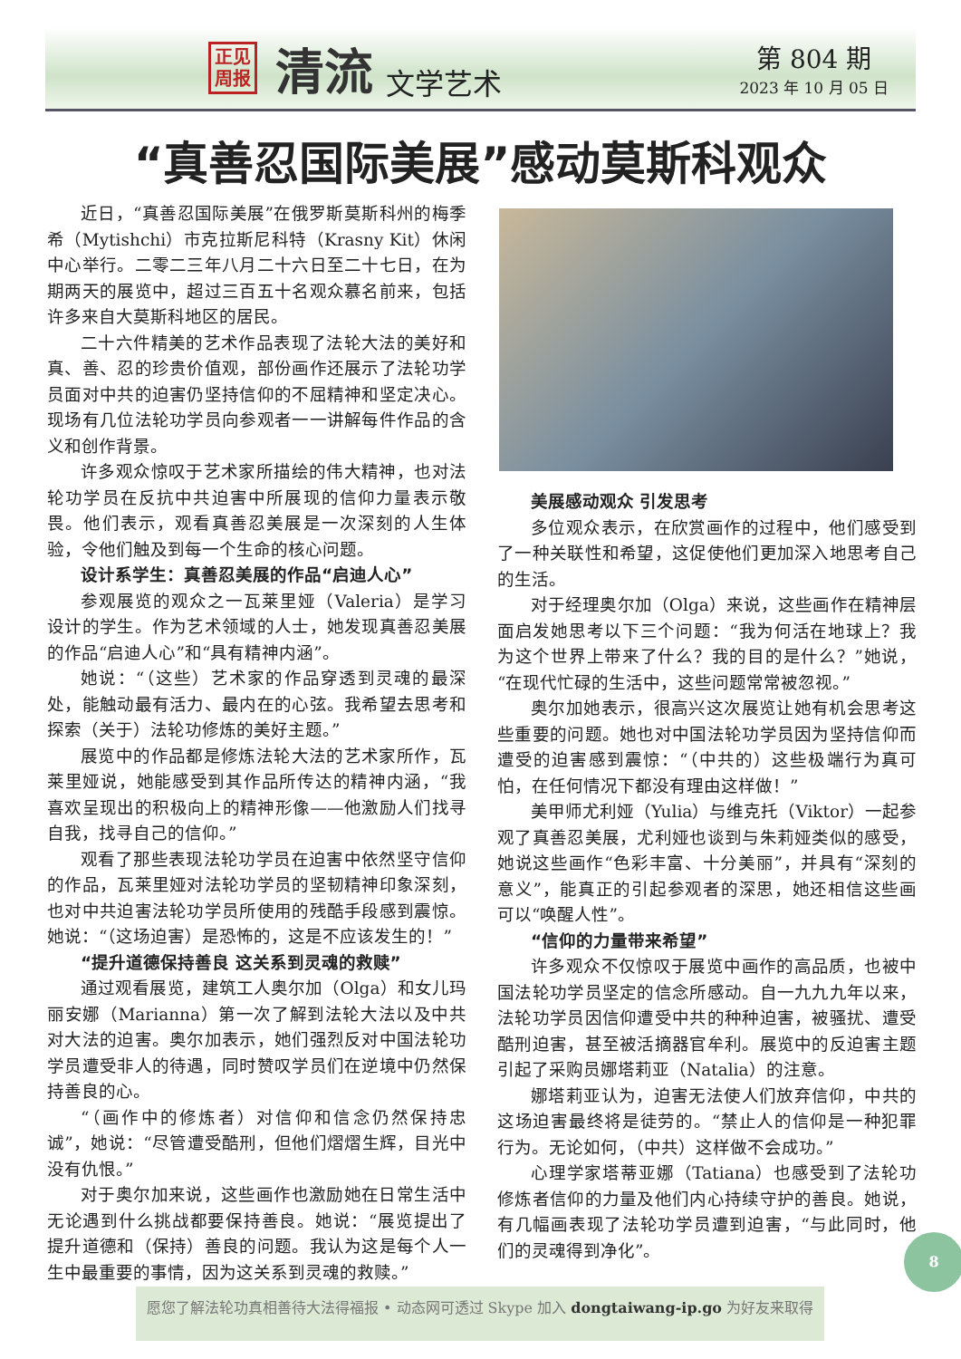正见
周报
清流
文学艺术
第 804 期
2023 年 10 月 05 日
“真善忍国际美展”感动莫斯科观众
近日，“真善忍国际美展”在俄罗斯莫斯科州的梅季希（Mytishchi）市克拉斯尼科特（Krasny Kit）休闲中心举行。二零二三年八月二十六日至二十七日，在为期两天的展览中，超过三百五十名观众慕名前来，包括许多来自大莫斯科地区的居民。
二十六件精美的艺术作品表现了法轮大法的美好和真、善、忍的珍贵价值观，部份画作还展示了法轮功学员面对中共的迫害仍坚持信仰的不屈精神和坚定决心。现场有几位法轮功学员向参观者一一讲解每件作品的含义和创作背景。
许多观众惊叹于艺术家所描绘的伟大精神，也对法轮功学员在反抗中共迫害中所展现的信仰力量表示敬畏。他们表示，观看真善忍美展是一次深刻的人生体验，令他们触及到每一个生命的核心问题。
设计系学生：真善忍美展的作品“启迪人心”
参观展览的观众之一瓦莱里娅（Valeria）是学习设计的学生。作为艺术领域的人士，她发现真善忍美展的作品“启迪人心”和“具有精神内涵”。
她说：“（这些）艺术家的作品穿透到灵魂的最深处，能触动最有活力、最内在的心弦。我希望去思考和探索（关于）法轮功修炼的美好主题。”
展览中的作品都是修炼法轮大法的艺术家所作，瓦莱里娅说，她能感受到其作品所传达的精神内涵，“我喜欢呈现出的积极向上的精神形像——他激励人们找寻自我，找寻自己的信仰。”
观看了那些表现法轮功学员在迫害中依然坚守信仰的作品，瓦莱里娅对法轮功学员的坚韧精神印象深刻，也对中共迫害法轮功学员所使用的残酷手段感到震惊。她说：“（这场迫害）是恐怖的，这是不应该发生的！”
“提升道德保持善良 这关系到灵魂的救赎”
通过观看展览，建筑工人奥尔加（Olga）和女儿玛丽安娜（Marianna）第一次了解到法轮大法以及中共对大法的迫害。奥尔加表示，她们强烈反对中国法轮功学员遭受非人的待遇，同时赞叹学员们在逆境中仍然保持善良的心。
“（画作中的修炼者）对信仰和信念仍然保持忠诚”，她说：“尽管遭受酷刑，但他们熠熠生辉，目光中没有仇恨。”
对于奥尔加来说，这些画作也激励她在日常生活中无论遇到什么挑战都要保持善良。她说：“展览提出了提升道德和（保持）善良的问题。我认为这是每个人一生中最重要的事情，因为这关系到灵魂的救赎。”
美展感动观众 引发思考
多位观众表示，在欣赏画作的过程中，他们感受到了一种关联性和希望，这促使他们更加深入地思考自己的生活。
对于经理奥尔加（Olga）来说，这些画作在精神层面启发她思考以下三个问题：“我为何活在地球上？我为这个世界上带来了什么？我的目的是什么？”她说，“在现代忙碌的生活中，这些问题常常被忽视。”
奥尔加她表示，很高兴这次展览让她有机会思考这些重要的问题。她也对中国法轮功学员因为坚持信仰而遭受的迫害感到震惊：“（中共的）这些极端行为真可怕，在任何情况下都没有理由这样做！”
美甲师尤利娅（Yulia）与维克托（Viktor）一起参观了真善忍美展，尤利娅也谈到与朱莉娅类似的感受，她说这些画作“色彩丰富、十分美丽”，并具有“深刻的意义”，能真正的引起参观者的深思，她还相信这些画可以“唤醒人性”。
“信仰的力量带来希望”
许多观众不仅惊叹于展览中画作的高品质，也被中国法轮功学员坚定的信念所感动。自一九九九年以来，法轮功学员因信仰遭受中共的种种迫害，被骚扰、遭受酷刑迫害，甚至被活摘器官牟利。展览中的反迫害主题引起了采购员娜塔莉亚（Natalia）的注意。
娜塔莉亚认为，迫害无法使人们放弃信仰，中共的这场迫害最终将是徒劳的。“禁止人的信仰是一种犯罪行为。无论如何，（中共）这样做不会成功。”
心理学家塔蒂亚娜（Tatiana）也感受到了法轮功修炼者信仰的力量及他们内心持续守护的善良。她说，有几幅画表现了法轮功学员遭到迫害，“与此同时，他们的灵魂得到净化”。
8
愿您了解法轮功真相善待大法得福报 • 动态网可透过 Skype 加入 dongtaiwang-ip.go 为好友来取得